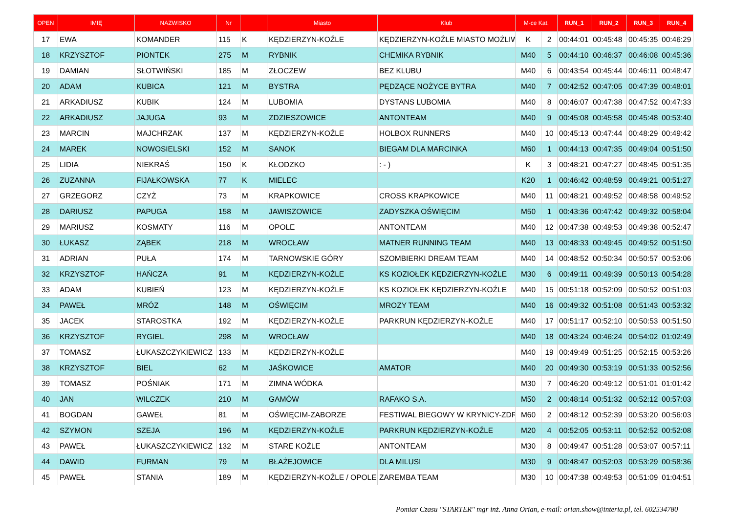| OPEN | IMIĘ | NAZWISKO | Nr | | Miasto | Klub | M-ce Kat. | | RUN_1 | RUN_2 | RUN_3 | RUN_4 |
| --- | --- | --- | --- | --- | --- | --- | --- | --- | --- | --- | --- | --- |
| 17 | EWA | KOMANDER | 115 | K | KĘDZIERZYN-KOŹLE | KĘDZIERZYN-KOŹLE MIASTO MOŻLIW | K | 2 | 00:44:01 | 00:45:48 | 00:45:35 | 00:46:29 |
| 18 | KRZYSZTOF | PIONTEK | 275 | M | RYBNIK | CHEMIKA RYBNIK | M40 | 5 | 00:44:10 | 00:46:37 | 00:46:08 | 00:45:36 |
| 19 | DAMIAN | SŁOTWIŃSKI | 185 | M | ZŁOCZEW | BEZ KLUBU | M40 | 6 | 00:43:54 | 00:45:44 | 00:46:11 | 00:48:47 |
| 20 | ADAM | KUBICA | 121 | M | BYSTRA | PĘDZĄCE NOŻYCE BYTRA | M40 | 7 | 00:42:52 | 00:47:05 | 00:47:39 | 00:48:01 |
| 21 | ARKADIUSZ | KUBIK | 124 | M | LUBOMIA | DYSTANS LUBOMIA | M40 | 8 | 00:46:07 | 00:47:38 | 00:47:52 | 00:47:33 |
| 22 | ARKADIUSZ | JAJUGA | 93 | M | ZDZIESZOWICE | ANTONTEAM | M40 | 9 | 00:45:08 | 00:45:58 | 00:45:48 | 00:53:40 |
| 23 | MARCIN | MAJCHRZAK | 137 | M | KĘDZIERZYN-KOŹLE | HOLBOX RUNNERS | M40 | 10 | 00:45:13 | 00:47:44 | 00:48:29 | 00:49:42 |
| 24 | MAREK | NOWOSIELSKI | 152 | M | SANOK | BIEGAM DLA MARCINKA | M60 | 1 | 00:44:13 | 00:47:35 | 00:49:04 | 00:51:50 |
| 25 | LIDIA | NIEKRAŚ | 150 | K | KŁODZKO | : - ) | K | 3 | 00:48:21 | 00:47:27 | 00:48:45 | 00:51:35 |
| 26 | ZUZANNA | FIJAŁKOWSKA | 77 | K | MIELEC | | K20 | 1 | 00:46:42 | 00:48:59 | 00:49:21 | 00:51:27 |
| 27 | GRZEGORZ | CZYŻ | 73 | M | KRAPKOWICE | CROSS KRAPKOWICE | M40 | 11 | 00:48:21 | 00:49:52 | 00:48:58 | 00:49:52 |
| 28 | DARIUSZ | PAPUGA | 158 | M | JAWISZOWICE | ZADYSZKA OŚWIĘCIM | M50 | 1 | 00:43:36 | 00:47:42 | 00:49:32 | 00:58:04 |
| 29 | MARIUSZ | KOSMATY | 116 | M | OPOLE | ANTONTEAM | M40 | 12 | 00:47:38 | 00:49:53 | 00:49:38 | 00:52:47 |
| 30 | ŁUKASZ | ZĄBEK | 218 | M | WROCŁAW | MATNER RUNNING TEAM | M40 | 13 | 00:48:33 | 00:49:45 | 00:49:52 | 00:51:50 |
| 31 | ADRIAN | PUŁA | 174 | M | TARNOWSKIE GÓRY | SZOMBIERKI DREAM TEAM | M40 | 14 | 00:48:52 | 00:50:34 | 00:50:57 | 00:53:06 |
| 32 | KRZYSZTOF | HAŃCZA | 91 | M | KĘDZIERZYN-KOŹLE | KS KOZIOŁEK KĘDZIERZYN-KOŹLE | M30 | 6 | 00:49:11 | 00:49:39 | 00:50:13 | 00:54:28 |
| 33 | ADAM | KUBIEŃ | 123 | M | KĘDZIERZYN-KOŹLE | KS KOZIOŁEK KĘDZIERZYN-KOŹLE | M40 | 15 | 00:51:18 | 00:52:09 | 00:50:52 | 00:51:03 |
| 34 | PAWEŁ | MRÓZ | 148 | M | OŚWIĘCIM | MROZY TEAM | M40 | 16 | 00:49:32 | 00:51:08 | 00:51:43 | 00:53:32 |
| 35 | JACEK | STAROSTKA | 192 | M | KĘDZIERZYN-KOŹLE | PARKRUN KĘDZIERZYN-KOŹLE | M40 | 17 | 00:51:17 | 00:52:10 | 00:50:53 | 00:51:50 |
| 36 | KRZYSZTOF | RYGIEL | 298 | M | WROCŁAW | | M40 | 18 | 00:43:24 | 00:46:24 | 00:54:02 | 01:02:49 |
| 37 | TOMASZ | ŁUKASZCZYKIEWICZ | 133 | M | KĘDZIERZYN-KOŹLE | | M40 | 19 | 00:49:49 | 00:51:25 | 00:52:15 | 00:53:26 |
| 38 | KRZYSZTOF | BIEL | 62 | M | JAŚKOWICE | AMATOR | M40 | 20 | 00:49:30 | 00:53:19 | 00:51:33 | 00:52:56 |
| 39 | TOMASZ | POŚNIAK | 171 | M | ZIMNA WÓDKA | | M30 | 7 | 00:46:20 | 00:49:12 | 00:51:01 | 01:01:42 |
| 40 | JAN | WILCZEK | 210 | M | GAMÓW | RAFAKO S.A. | M50 | 2 | 00:48:14 | 00:51:32 | 00:52:12 | 00:57:03 |
| 41 | BOGDAN | GAWEŁ | 81 | M | OŚWIĘCIM-ZABORZE | FESTIWAL BIEGOWY W KRYNICY-ZDR | M60 | 2 | 00:48:12 | 00:52:39 | 00:53:20 | 00:56:03 |
| 42 | SZYMON | SZEJA | 196 | M | KĘDZIERZYN-KOŹLE | PARKRUN KĘDZIERZYN-KOŹLE | M20 | 4 | 00:52:05 | 00:53:11 | 00:52:52 | 00:52:08 |
| 43 | PAWEŁ | ŁUKASZCZYKIEWICZ | 132 | M | STARE KOŹLE | ANTONTEAM | M30 | 8 | 00:49:47 | 00:51:28 | 00:53:07 | 00:57:11 |
| 44 | DAWID | FURMAN | 79 | M | BŁAŻEJOWICE | DLA MILUSI | M30 | 9 | 00:48:47 | 00:52:03 | 00:53:29 | 00:58:36 |
| 45 | PAWEŁ | STANIA | 189 | M | KĘDZIERZYN-KOŹLE / OPOLE | ZAREMBA TEAM | M30 | 10 | 00:47:38 | 00:49:53 | 00:51:09 | 01:04:51 |
Pomiar Czasu "STARTER" mgr inż. Anna Orian, e-mail: orian.show@interia.pl, tel. 602534780